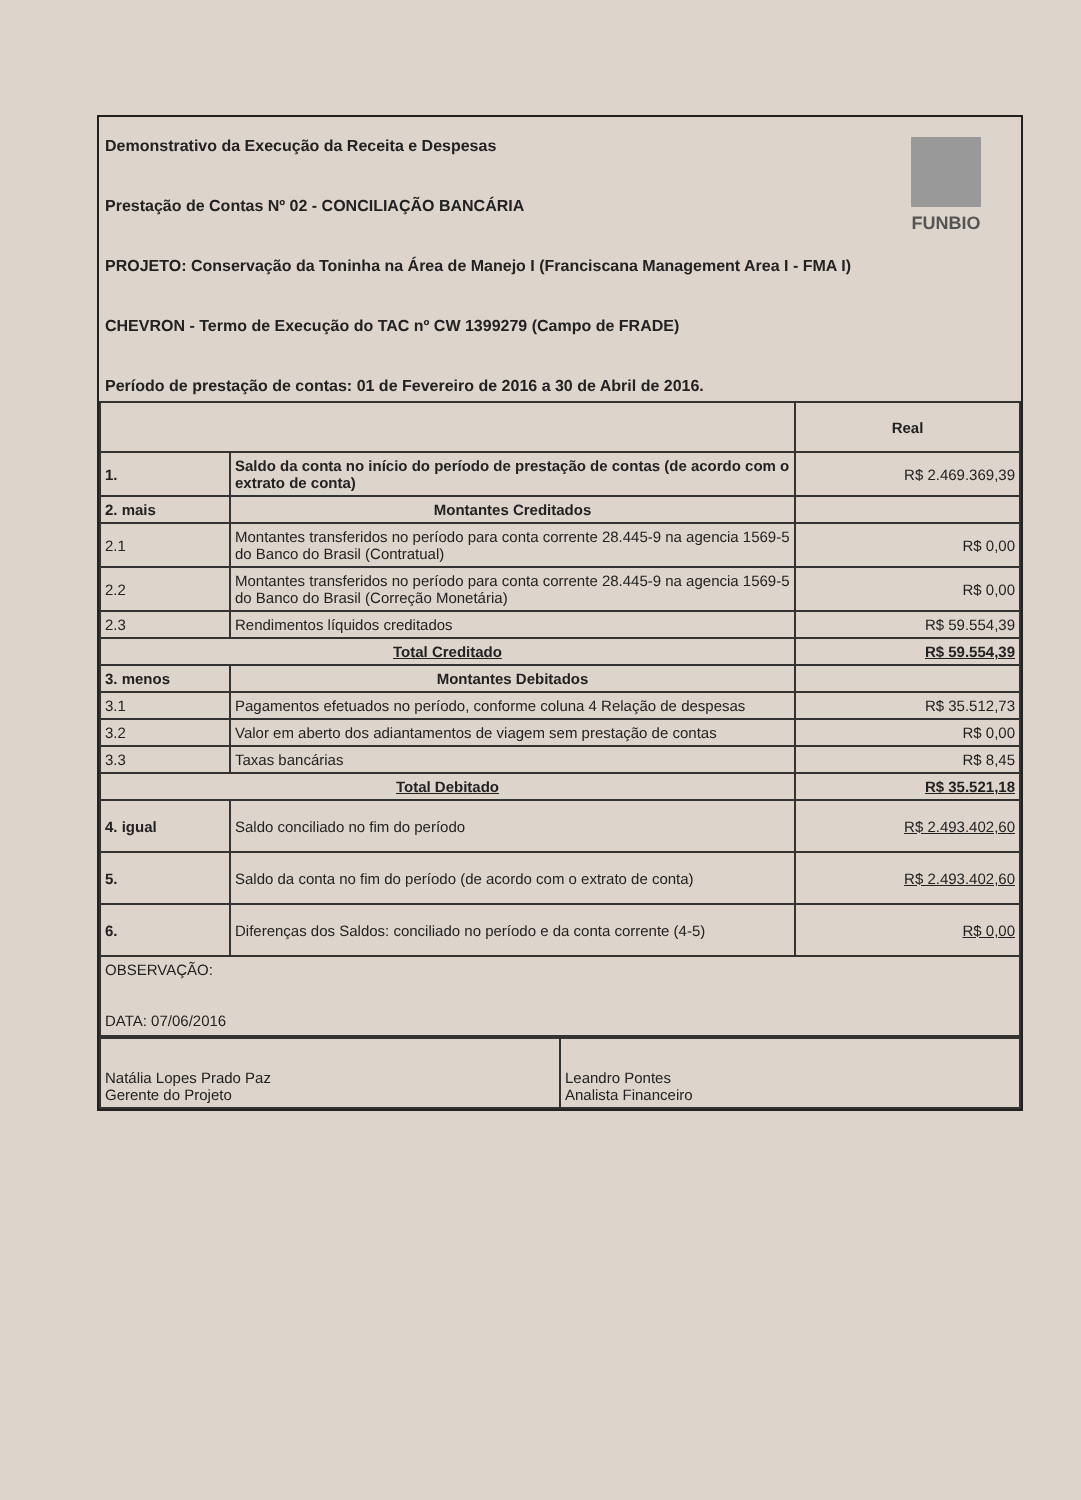FUNBIO
Demonstrativo da Execução da Receita e Despesas
Prestação de Contas Nº 02 - CONCILIAÇÃO BANCÁRIA
PROJETO: Conservação da Toninha na Área de Manejo I (Franciscana Management Area I - FMA I)
CHEVRON - Termo de Execução do TAC nº CW 1399279 (Campo de FRADE)
Período de prestação de contas: 01 de Fevereiro de 2016 a 30 de Abril de 2016.
| | | Real |
| --- | --- | --- |
| 1. | Saldo da conta no início do período de prestação de contas (de acordo com o extrato de conta) | R$ 2.469.369,39 |
| 2. mais | Montantes Creditados | |
| 2.1 | Montantes transferidos no período para conta corrente 28.445-9 na agencia 1569-5 do Banco do Brasil (Contratual) | R$ 0,00 |
| 2.2 | Montantes transferidos no período para conta corrente 28.445-9 na agencia 1569-5 do Banco do Brasil (Correção Monetária) | R$ 0,00 |
| 2.3 | Rendimentos líquidos creditados | R$ 59.554,39 |
| Total Creditado | | R$ 59.554,39 |
| 3. menos | Montantes Debitados | |
| 3.1 | Pagamentos efetuados no período, conforme coluna 4 Relação de despesas | R$ 35.512,73 |
| 3.2 | Valor em aberto dos adiantamentos de viagem sem prestação de contas | R$ 0,00 |
| 3.3 | Taxas bancárias | R$ 8,45 |
| Total Debitado | | R$ 35.521,18 |
| 4. igual | Saldo conciliado no fim do período | R$ 2.493.402,60 |
| 5. | Saldo da conta no fim do período (de acordo com o extrato de conta) | R$ 2.493.402,60 |
| 6. | Diferenças dos Saldos: conciliado no período e da conta corrente (4-5) | R$ 0,00 |
| OBSERVAÇÃO: DATA: 07/06/2016 | | |
| Natália Lopes Prado Paz Gerente do Projeto | Leandro Pontes Analista Financeiro |